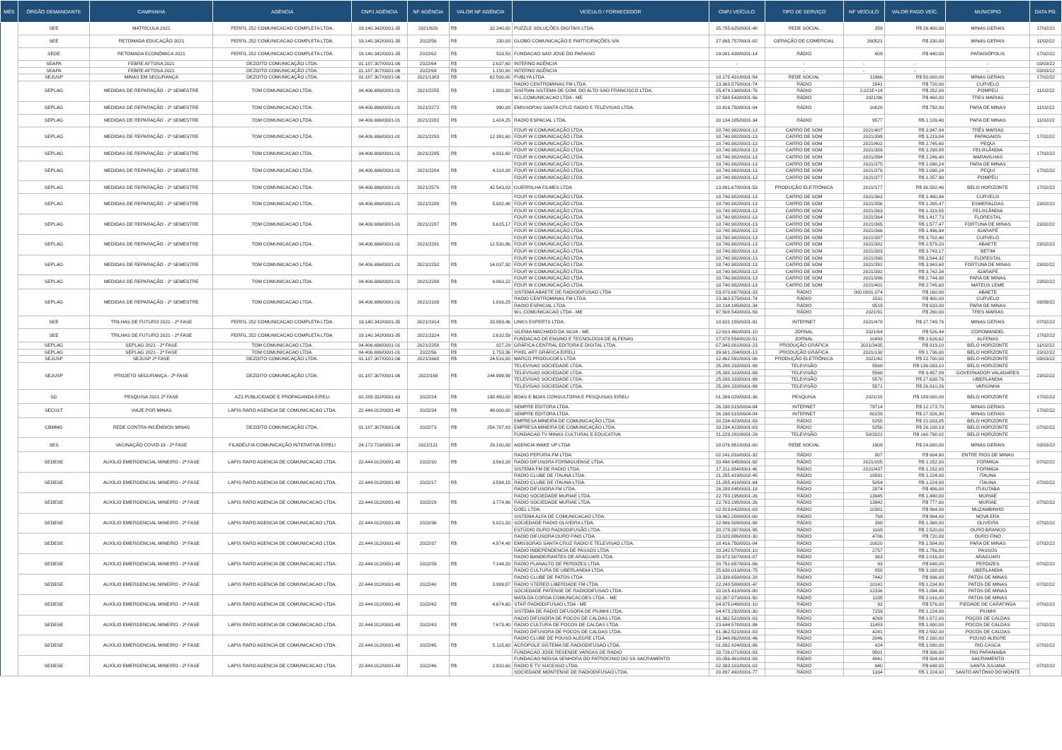| MÊS | ÓRGÃO DEMANDANTE | CAMPANHA | AGÊNCIA | CNPJ AGÊNCIA | NF AGÊNCIA | VALOR NF AGÊNCIA | VEÍCULO / FORNECEDOR | CNPJ VEÍCULO | TIPO DE SERVIÇO | NF VEÍCULO | VALOR PAGO VEÍC. | MUNICÍPIO | DATA PG. |
| --- | --- | --- | --- | --- | --- | --- | --- | --- | --- | --- | --- | --- | --- |
| | SEE | MATRÍCULA 2021 | PERFIL 252 COMUNICACAO COMPLETA LTDA. | 19.140.342/0001-35 | 2021/620 | R$ 32.340,00 | PUZZLE SOLUÇÕES DIGITAIS LTDA. | 35.755.625/0001-48 | REDE SOCIAL | 359 | R$ 26.400,00 | MINAS GERAIS | 17/02/22 |
| | SEE | RETOMADA EDUCAÇÃO 2021 | PERFIL 252 COMUNICACAO COMPLETA LTDA. | 19.140.342/0001-35 | 2022/56 | R$ 230,00 | GLOBO COMUNICAÇÃO E PARTICIPAÇÕES S/A | 27.865.757/0001-02 | GERAÇÃO DE COMERCIAL | 260521 | R$ 230,00 | MINAS GERAIS | 11/02/22 |
| | SEDE | RETOMADA ECONÔMICA 2021 | PERFIL 252 COMUNICACAO COMPLETA LTDA. | 19.140.342/0001-35 | 2022/62 | R$ 533,50 | FUNDACAO SAO JOSE DO PARAISO | 19.081.439/0001-14 | RÁDIO | 609 | R$ 440,00 | PARAISÓPOLIS | 17/02/22 |
| | SEAPA | FEBRE AFTOSA 2021 | DEZOITO COMUNICAÇÃO LTDA. | 01.187.307/0001-06 | 2022/64 | R$ 2.637,60 | INTERNO AGÊNCIA | - | - | - | - | - | 03/03/22 |
| | SEAPA | FEBRE AFTOSA 2021 | DEZOITO COMUNICAÇÃO LTDA. | 01.187.307/0001-06 | 2022/69 | R$ 1.150,80 | INTERNO AGÊNCIA | - | - | - | - | - | 03/03/22 |
| | SEJUSP | MINAS EM SEGURANÇA | DEZOITO COMUNICAÇÃO LTDA. | 01.187.307/0001-06 | 2021/1383 | R$ 62.500,00 | PUBLYA LTDA | 18.175.431/0001-54 | REDE SOCIAL | 11966 | R$ 50.000,00 | MINAS GERAIS | 17/02/22 |
| | SEPLAG | MEDIDAS DE REPARAÇÃO - 2º SEMESTRE | TOM COMUNICACAO LTDA. | 04.406.696/0001-01 | 2021/2255 | R$ 1.800,00 | RADIO CENTROMINAS FM LTDA. | 23.363.575/0001-74 | RÁDIO | 1541 | R$ 720,00 | CURVELO | 11/02/22 |
| | | | | | | | SISFRAN-SISTEMA DE COM. DO ALTO SAO FRANCISCO LTDA. | 25.474.198/0001-76 | RÁDIO | 2,021E+14 | R$ 252,00 | POMPEU | |
| | | | | | | | W.L.COMUNICACAO LTDA - ME | 97.508.543/0001-56 | RÁDIO | 2021/96 | R$ 468,00 | TRES MARIAS | |
| | SEPLAG | MEDIDAS DE REPARAÇÃO - 2º SEMESTRE | TOM COMUNICACAO LTDA. | 04.406.696/0001-01 | 2021/2272 | R$ 990,00 | EMISSORAS SANTA CRUZ RADIO E TELEVISAO LTDA. | 18.416.750/0001-04 | RÁDIO | 10828 | R$ 792,00 | PARA DE MINAS | 11/02/22 |
| | SEPLAG | MEDIDAS DE REPARAÇÃO - 2º SEMESTRE | TOM COMUNICACAO LTDA. | 04.406.696/0001-01 | 2021/2282 | R$ 1.424,25 | RADIO ESPACIAL LTDA. | 20.134.185/0001-34 | RÁDIO | 9577 | R$ 1.139,40 | PARA DE MINAS | 11/02/22 |
| | SEPLAG | MEDIDAS DE REPARAÇÃO - 2º SEMESTRE | TOM COMUNICACAO LTDA. | 04.406.696/0001-01 | 2021/2293 | R$ 12.391,60 | FOUR W COMUNICAÇÃO LTDA. | 18.740.982/0001-13 | CARRO DE SOM | 2021/407 | R$ 3.947,84 | TRÊS MARIAS | 17/02/22 |
| | | | | | | | FOUR W COMUNICAÇÃO LTDA. | 18.740.982/0001-13 | CARRO DE SOM | 2021/399 | R$ 3.219,84 | PAPAGAIOS | |
| | | | | | | | FOUR W COMUNICAÇÃO LTDA. | 18.740.982/0001-13 | CARRO DE SOM | 2021/402 | R$ 2.745,60 | PEQUI | |
| | SEPLAG | MEDIDAS DE REPARAÇÃO - 2º SEMESTRE | TOM COMUNICACAO LTDA. | 04.406.696/0001-01 | 2021/2295 | R$ 6.931,60 | FOUR W COMUNICAÇÃO LTDA. | 18.740.982/0001-13 | CARRO DE SOM | 2021/389 | R$ 3.298,88 | FELIXLÂNDIA | 17/02/22 |
| | | | | | | | FOUR W COMUNICAÇÃO LTDA. | 18.740.982/0001-13 | CARRO DE SOM | 2021/394 | R$ 2.246,40 | MARAVILHAS | |
| | SEPLAG | MEDIDAS DE REPARAÇÃO - 2º SEMESTRE | TOM COMUNICACAO LTDA. | 04.406.696/0001-01 | 2021/2284 | R$ 4.318,08 | FOUR W COMUNICAÇÃO LTDA. | 18.740.982/0001-13 | CARRO DE SOM | 2021/375 | R$ 1.098,24 | PARA DE MINAS | 17/02/22 |
| | | | | | | | FOUR W COMUNICAÇÃO LTDA. | 18.740.982/0001-13 | CARRO DE SOM | 2021/376 | R$ 1.098,24 | PEQUI | |
| | | | | | | | FOUR W COMUNICAÇÃO LTDA. | 18.740.982/0001-13 | CARRO DE SOM | 2021/377 | R$ 1.257,98 | POMPÉU | |
| | SEPLAG | MEDIDAS DE REPARAÇÃO - 2º SEMESTRE | TOM COMUNICACAO LTDA. | 04.406.696/0001-01 | 2021/2570 | R$ 42.543,03 | GUERRILHA FILMES LTDA | 13.891.678/0001-53 | PRODUÇÃO ELETRÔNICA | 2021/177 | R$ 36.582,46 | BELO HORIZONTE | 17/02/22 |
| | SEPLAG | MEDIDAS DE REPARAÇÃO - 2º SEMESTRE | TOM COMUNICACAO LTDA. | 04.406.696/0001-01 | 2021/2288 | R$ 5.082,48 | FOUR W COMUNICAÇÃO LTDA. | 18.740.982/0001-13 | CARRO DE SOM | 2021/362 | R$ 1.480,96 | CURVELO | 23/02/22 |
| | | | | | | | FOUR W COMUNICAÇÃO LTDA. | 18.740.982/0001-13 | CARRO DE SOM | 2021/356 | R$ 1.265,47 | ESMERALDAS | |
| | | | | | | | FOUR W COMUNICAÇÃO LTDA. | 18.740.982/0001-13 | CARRO DE SOM | 2021/363 | R$ 1.319,55 | FELIXLÂNDIA | |
| | SEPLAG | MEDIDAS DE REPARAÇÃO - 2º SEMESTRE | TOM COMUNICACAO LTDA. | 04.406.696/0001-01 | 2021/2287 | R$ 5.615,17 | FOUR W COMUNICAÇÃO LTDA. | 18.740.982/0001-13 | CARRO DE SOM | 2021/364 | R$ 1.417,73 | FLORESTAL | 23/02/22 |
| | | | | | | | FOUR W COMUNICAÇÃO LTDA. | 18.740.982/0001-13 | CARRO DE SOM | 2021/365 | R$ 1.577,47 | FORTUNA DE MINAS | |
| | | | | | | | FOUR W COMUNICAÇÃO LTDA. | 18.740.982/0001-13 | CARRO DE SOM | 2021/366 | R$ 1.496,94 | IGARAPÉ | |
| | SEPLAG | MEDIDAS DE REPARAÇÃO - 2º SEMESTRE | TOM COMUNICACAO LTDA. | 04.406.696/0001-01 | 2021/2291 | R$ 12.530,96 | FOUR W COMUNICAÇÃO LTDA. | 18.740.982/0001-13 | CARRO DE SOM | 2021/387 | R$ 3.702,40 | CURVELO | 23/02/22 |
| | | | | | | | FOUR W COMUNICAÇÃO LTDA. | 18.740.982/0001-13 | CARRO DE SOM | 2021/382 | R$ 2.579,20 | ABAETE | |
| | | | | | | | FOUR W COMUNICAÇÃO LTDA. | 18.740.982/0001-13 | CARRO DE SOM | 2021/383 | R$ 3.743,17 | BETIM | |
| | SEPLAG | MEDIDAS DE REPARAÇÃO - 2º SEMESTRE | TOM COMUNICACAO LTDA. | 04.406.696/0001-01 | 2021/2292 | R$ 14.037,92 | FOUR W COMUNICAÇÃO LTDA. | 18.740.982/0001-13 | CARRO DE SOM | 2021/390 | R$ 3.544,32 | FLORESTAL | 23/02/22 |
| | | | | | | | FOUR W COMUNICAÇÃO LTDA. | 18.740.982/0001-13 | CARRO DE SOM | 2021/391 | R$ 3.943,68 | FORTUNA DE MINAS | |
| | | | | | | | FOUR W COMUNICAÇÃO LTDA. | 18.740.982/0001-13 | CARRO DE SOM | 2021/392 | R$ 3.742,34 | IGARAPÉ | |
| | SEPLAG | MEDIDAS DE REPARAÇÃO - 2º SEMESTRE | TOM COMUNICACAO LTDA. | 04.406.696/0001-01 | 2021/2298 | R$ 6.863,22 | FOUR W COMUNICAÇÃO LTDA. | 18.740.982/0001-13 | CARRO DE SOM | 2021/396 | R$ 2.744,98 | PARÁ DE MINAS | 23/02/22 |
| | | | | | | | FOUR W COMUNICAÇÃO LTDA. | 18.740.982/0001-13 | CARRO DE SOM | 2021/401 | R$ 2.745,60 | MATEUS LEME | |
| | SEPLAG | MEDIDAS DE REPARAÇÃO - 2º SEMESTRE | TOM COMUNICACAO LTDA. | 04.406.696/0001-01 | 2021/2165 | R$ 1.816,25 | SISTEMA ABAETE DE RADIODIFUSAO LTDA | 03.870.667/0001-33 | RÁDIO | 000.0001.074 | R$ 160,00 | ABAETE | 03/09/22 |
| | | | | | | | RADIO CENTROMINAS FM LTDA. | 23.363.575/0001-74 | RÁDIO | 1531 | R$ 400,00 | CURVELO | |
| | | | | | | | RADIO ESPACIAL LTDA. | 20.134.185/0001-34 | RÁDIO | 9519 | R$ 633,00 | PARA DE MINAS | |
| | | | | | | | W.L.COMUNICACAO LTDA - ME | 97.508.543/0001-56 | RÁDIO | 2021/91 | R$ 260,00 | TRES MARIAS | |
| | SEE | TRILHAS DE FUTURO 2021 - 2ª FASE | PERFIL 252 COMUNICACAO COMPLETA LTDA. | 19.140.342/0001-35 | 2021/1914 | R$ 33.993,46 | LINKS EXPERTS LTDA. | 18.631.155/0001-91 | INTERNET | 2021/478 | R$ 27.749,76 | MINAS GERAIS | 07/02/22 |
| | SEE | TRILHAS DE FUTURO 2021 - 2ª FASE | PERFIL 252 COMUNICACAO COMPLETA LTDA. | 19.140.342/0001-35 | 2021/2324 | R$ 2.610,59 | SILENIA MACHADO DA SILVA - ME | 12.610.460/0001-10 | JORNAL | 2021/64 | R$ 526,44 | COROMANDEL | 17/02/22 |
| | | | | | | | FUNDACAO DE ENSINO E TECNOLOGIA DE ALFENAS | 17.878.554/0020-51 | JORNAL | 10493 | R$ 1.626,62 | ALFENAS | |
| | SEPLAG | SEPLAG 2021 - 2ª FASE | TOM COMUNICACAO LTDA. | 04.406.696/0001-01 | 2021/2258 | R$ 827,29 | GRÁFICA CENTRAL EDITORA E DIGITAL LTDA. | 07.943.881/0001-23 | PRODUÇÃO GRÁFICA | 2021/3435 | R$ 819,10 | BELO HORIZONTE | 11/02/22 |
| | SEPLAG | SEPLAG 2021 - 2ª FASE | TOM COMUNICACAO LTDA. | 04.406.696/0001-01 | 2022/56 | R$ 1.753,36 | PIXEL ART GRÁFICA EIRELI | 39.601.204/0001-13 | PRODUÇÃO GRÁFICA | 2021/130 | R$ 1.736,00 | BELO HORIZONTE | 23/02/22 |
| | SEJUSP | SEJUSP 2ª FASE | DEZOITO COMUNICAÇÃO LTDA. | 01.187.307/0001-06 | 2021/1668 | R$ 24.516,00 | MARCO PRODUCOES LTDA | 12.462.591/0001-06 | PRODUÇÃO ELETRÔNICA | 2021/42 | R$ 22.700,00 | BELO HORIZONTE | 03/03/22 |
| | SEJUSP | PROJETO SEGURANÇA - 2ª FASE | DEZOITO COMUNICAÇÃO LTDA. | 01.187.307/0001-06 | 2022/169 | R$ 244.999,99 | TELEVISAO SOCIEDADE LTDA. | 25.288.333/0001-99 | TELEVISÃO | 5568 | R$ 136.093,10 | BELO HORIZONTE | 23/02/22 |
| | | | | | | | TELEVISAO SOCIEDADE LTDA. | 25.288.333/0001-99 | TELEVISÃO | 5569 | R$ 9.457,89 | GOVERNADOR VALADARES | |
| | | | | | | | TELEVISAO SOCIEDADE LTDA. | 25.288.333/0001-99 | TELEVISÃO | 5570 | R$ 27.638,76 | UBERLANDIA | |
| | | | | | | | TELEVISAO SOCIEDADE LTDA. | 25.288.333/0001-99 | TELEVISÃO | 5571 | R$ 26.810,26 | VARGINHA | |
| | SG | PESQUISA 2021 2ª FASE | AZ3 PUBLICIDADE E PROPAGANDA EIRELI | 02.289.332/0001-63 | 2022/24 | R$ 198.450,00 | BOAS E BOAS CONSULTORIA E PESQUISAS EIRELI | 01.269.029/0001-36 | PESQUISA | 2021/15 | R$ 189.000,00 | BELO HORIZONTE | 17/02/22 |
| | SECULT | VIAJE POR MINAS | LAPIS RARO AGENCIA DE COMUNICACAO LTDA. | 22.444.012/0001-48 | 2022/34 | R$ 49.000,00 | SEMPRE EDITORA LTDA. | 26.198.515/0004-84 | INTERNET | 79714 | R$ 12.173,70 | MINAS GERAIS | 17/02/22 |
| | | | | | | | SEMPRE EDITORA LTDA. | 26.198.515/0004-84 | INTERNET | 80159 | R$ 27.826,30 | MINAS GERAIS | |
| | CBMMG | REDE CONTRA INCÊNDIOS MINAS | DEZOITO COMUNICAÇÃO LTDA. | 01.187.307/0001-06 | 2022/73 | R$ 254.787,83 | EMPRESA MINEIRA DE COMUNICAÇÃO LTDA. | 20.234.423/0001-83 | RÁDIO | 8255 | R$ 21.003,85 | BELO HORIZONTE | 07/02/22 |
| | | | | | | | EMPRESA MINEIRA DE COMUNICAÇÃO LTDA. | 20.234.423/0001-83 | RÁDIO | 8256 | R$ 26.188,19 | BELO HORIZONTE | |
| | | | | | | | FUNDACAO TV MINAS CULTURAL E EDUCATIVA | 21.229.281/0001-29 | TELEVISÃO | 50/2021 | R$ 160.798,02 | BELO HORIZONTE | |
| | SES | VACINAÇÃO COVID-19 - 2ª FASE | FILADÉLFIA COMUNICAÇÃO INTERATIVA EIRELI | 24.172.716/0001-34 | 2022/121 | R$ 29.100,00 | AGENCIA WAKE UP LTDA | 18.076.951/0001-00 | REDE SOCIAL | 1909 | R$ 24.000,00 | MINAS GERAIS | 03/03/22 |
| | SEDESE | AUXÍLIO EMERGENCIAL MINEIRO - 2ª FASE | LAPIS RARO AGENCIA DE COMUNICACAO LTDA. | 22.444.012/0001-48 | 2022/10 | R$ 3.563,28 | RADIO PEPUIRA FM LTDA. | 02.241.816/0001-32 | RÁDIO | 807 | R$ 604,80 | ENTRE RIOS DE MINAS | 07/02/22 |
| | | | | | | | RADIO DIFUSORA FORMIGUENSE LTDA. | 20.498.945/0001-92 | RÁDIO | 2021/205 | R$ 1.152,00 | FORMIGA | |
| | | | | | | | SISTEMA FM DE RADIO LTDA. | 17.211.954/0001-46 | RÁDIO | 2021/437 | R$ 1.152,00 | FORMIGA | |
| | SEDESE | AUXÍLIO EMERGENCIAL MINEIRO - 2ª FASE | LAPIS RARO AGENCIA DE COMUNICACAO LTDA. | 22.444.012/0001-48 | 2022/17 | R$ 3.594,15 | RADIO CLUBE DE ITAUNA LTDA. | 21.255.419/0002-45 | RÁDIO | 18591 | R$ 1.224,00 | ITAUNA | 07/02/22 |
| | | | | | | | RADIO CLUBE DE ITAUNA LTDA. | 21.255.419/0001-64 | RÁDIO | 5054 | R$ 1.224,00 | ITAUNA | |
| | | | | | | | RADIO DIFUSORA FM LTDA. | 26.288.845/0001-18 | RÁDIO | 2874 | R$ 486,00 | ITUIUTABA | |
| | SEDESE | AUXÍLIO EMERGENCIAL MINEIRO - 2ª FASE | LAPIS RARO AGENCIA DE COMUNICACAO LTDA. | 22.444.012/0001-48 | 2022/29 | R$ 3.774,96 | RADIO SOCIEDADE MURIAE LTDA. | 22.783.195/0001-26 | RÁDIO | 13945 | R$ 1.440,00 | MURIAÉ | 07/02/22 |
| | | | | | | | RADIO SOCIEDADE MURIAE LTDA. | 22.783.195/0001-26 | RÁDIO | 13942 | R$ 777,60 | MURIAE | |
| | | | | | | | GOEL LTDA. | 02.819.842/0001-03 | RÁDIO | 10381 | R$ 864,00 | MUZAMBINHO | |
| | SEDESE | AUXÍLIO EMERGENCIAL MINEIRO - 2ª FASE | LAPIS RARO AGENCIA DE COMUNICACAO LTDA. | 22.444.012/0001-48 | 2022/36 | R$ 5.821,20 | SISTEMA ALFA DE COMUNICACAO LTDA. | 03.862.288/0001-00 | RÁDIO | 769 | R$ 864,00 | NOVA ERA | 07/02/22 |
| | | | | | | | SOCIEDADE RADIO OLIVEIRA LTDA. | 22.986.509/0001-98 | RÁDIO | 399 | R$ 1.368,00 | OLIVEIRA | |
| | | | | | | | ESTÚDIO OURO RADIODIFUSÃO LTDA. | 20.278.397/0001-95 | RÁDIO | 1169 | R$ 2.520,00 | OURO BRANCO | |
| | SEDESE | AUXÍLIO EMERGENCIAL MINEIRO - 2ª FASE | LAPIS RARO AGENCIA DE COMUNICACAO LTDA. | 22.444.012/0001-48 | 2022/37 | R$ 4.974,48 | RADIO DIFUSORA OURO FINO LTDA. | 23.020.886/0001-30 | RÁDIO | 4786 | R$ 720,00 | OURO FINO | 07/02/22 |
| | | | | | | | EMISSORAS SANTA CRUZ RADIO E TELEVISAO LTDA. | 18.416.750/0001-04 | RÁDIO | 10820 | R$ 1.584,00 | PARA DE MINAS | |
| | | | | | | | RADIO INDEPENDENCIA DE PASSOS LTDA | 18.242.578/0001-10 | RÁDIO | 2757 | R$ 1.756,80 | PASSOS | |
| | SEDESE | AUXÍLIO EMERGENCIAL MINEIRO - 2ª FASE | LAPIS RARO AGENCIA DE COMUNICACAO LTDA. | 22.444.012/0001-48 | 2022/39 | R$ 7.144,20 | RADIO BANDEIRANTES DE ARAGUARI LTDA. | 20.672.507/0001-07 | RÁDIO | 363 | R$ 2.016,00 | ARAGUARI | 07/02/22 |
| | | | | | | | RADIO PLANALTO DE PERDIZES LTDA. | 20.751.657/0001-06 | RÁDIO | 93 | R$ 648,00 | PERDIZES | |
| | | | | | | | RADIO CULTURA DE UBERLANDIA LTDA. | 25.630.013/0001-75 | RÁDIO | 858 | R$ 3.168,00 | UBERLANDIA | |
| | SEDESE | AUXÍLIO EMERGENCIAL MINEIRO - 2ª FASE | LAPIS RARO AGENCIA DE COMUNICACAO LTDA. | 22.444.012/0001-48 | 2022/40 | R$ 3.999,87 | RADIO CLUBE DE PATOS LTDA | 23.339.658/0001-28 | RÁDIO | 7442 | R$ 936,00 | PATOS DE MINAS | 07/02/22 |
| | | | | | | | RADIO STEREO LIBERDADE FM LTDA. | 22.243.588/0001-47 | RÁDIO | 10141 | R$ 1.234,80 | PATOS DE MINAS | |
| | | | | | | | SOCIEDADE PATENSE DE RADIODIFUSAO LTDA. | 20.015.418/0001-80 | RÁDIO | 12336 | R$ 1.094,40 | PATOS DE MINAS | |
| | SEDESE | AUXÍLIO EMERGENCIAL MINEIRO - 2ª FASE | LAPIS RARO AGENCIA DE COMUNICACAO LTDA. | 22.444.012/0001-48 | 2022/42 | R$ 4.674,60 | MATA DA CORDA COMUNICACOES LTDA. - ME | 02.387.973/0001-50 | RÁDIO | 1155 | R$ 2.016,00 | PATOS DE MINAS | 07/02/22 |
| | | | | | | | STAR RADIODIFUSAO LTDA - ME | 04.975.049/0001-10 | RÁDIO | 92 | R$ 576,00 | PIEDADE DE CARATINGA | |
| | | | | | | | SISTEMA DE RADIO DIFUSORA DE PIUMHI LTDA. | 04.473.292/0001-30 | RÁDIO | 7159 | R$ 1.224,00 | PIUMHI | |
| | SEDESE | AUXÍLIO EMERGENCIAL MINEIRO - 2ª FASE | LAPIS RARO AGENCIA DE COMUNICACAO LTDA. | 22.444.012/0001-48 | 2022/43 | R$ 7.673,40 | RADIO DIFUSORA DE POCOS DE CALDAS LTDA. | 61.362.521/0001-83 | RÁDIO | 4269 | R$ 1.872,00 | POÇOS DE CALDAS | 07/02/22 |
| | | | | | | | RADIO CULTURA DE POCOS DE CALDAS LTDA. | 23.644.578/0001-86 | RÁDIO | 11453 | R$ 1.800,00 | POCOS DE CALDAS | |
| | | | | | | | RADIO DIFUSORA DE POCOS DE CALDAS LTDA. | 61.362.521/0001-83 | RÁDIO | 4241 | R$ 2.592,00 | POCOS DE CALDAS | |
| | SEDESE | AUXÍLIO EMERGENCIAL MINEIRO - 2ª FASE | LAPIS RARO AGENCIA DE COMUNICACAO LTDA. | 22.444.012/0001-48 | 2022/45 | R$ 5.115,60 | RADIO CLUBE DE POUSO ALEGRE LTDA. | 23.948.862/0001-46 | RÁDIO | 2046 | R$ 2.160,00 | POUSO ALEGRE | 07/02/22 |
| | | | | | | | ACROPOLE SISTEMA DE RADIODIFUSAO LTDA. | 01.892.824/0001-86 | RÁDIO | 424 | R$ 1.080,00 | RIO CASCA | |
| | | | | | | | FUNDACAO JOSE RESENDE VARGAS DE RADIO | 20.726.071/0001-83 | RÁDIO | 9501 | R$ 936,00 | RIO PARANAIBA | |
| | SEDESE | AUXÍLIO EMERGENCIAL MINEIRO - 2ª FASE | LAPIS RARO AGENCIA DE COMUNICACAO LTDA. | 22.444.012/0001-48 | 2022/46 | R$ 2.910,60 | FUNDACAO NOSSA SENHORA DO PATROCINIO DO SS SACRAMENTO | 20.056.461/0001-93 | RÁDIO | 4941 | R$ 504,00 | SACRAMENTO | 07/02/22 |
| | | | | | | | RADIO E TV SUCESSO LTDA. | 02.393.101/0001-03 | RÁDIO | 940 | R$ 648,00 | SANTA JULIANA | |
| | | | | | | | SOCIEDADE MONTENSE DE RADIODIFUSAO LTDA. | 20.897.492/0001-77 | RÁDIO | 1334 | R$ 1.224,00 | SANTO ANTÔNIO DO MONTE | |